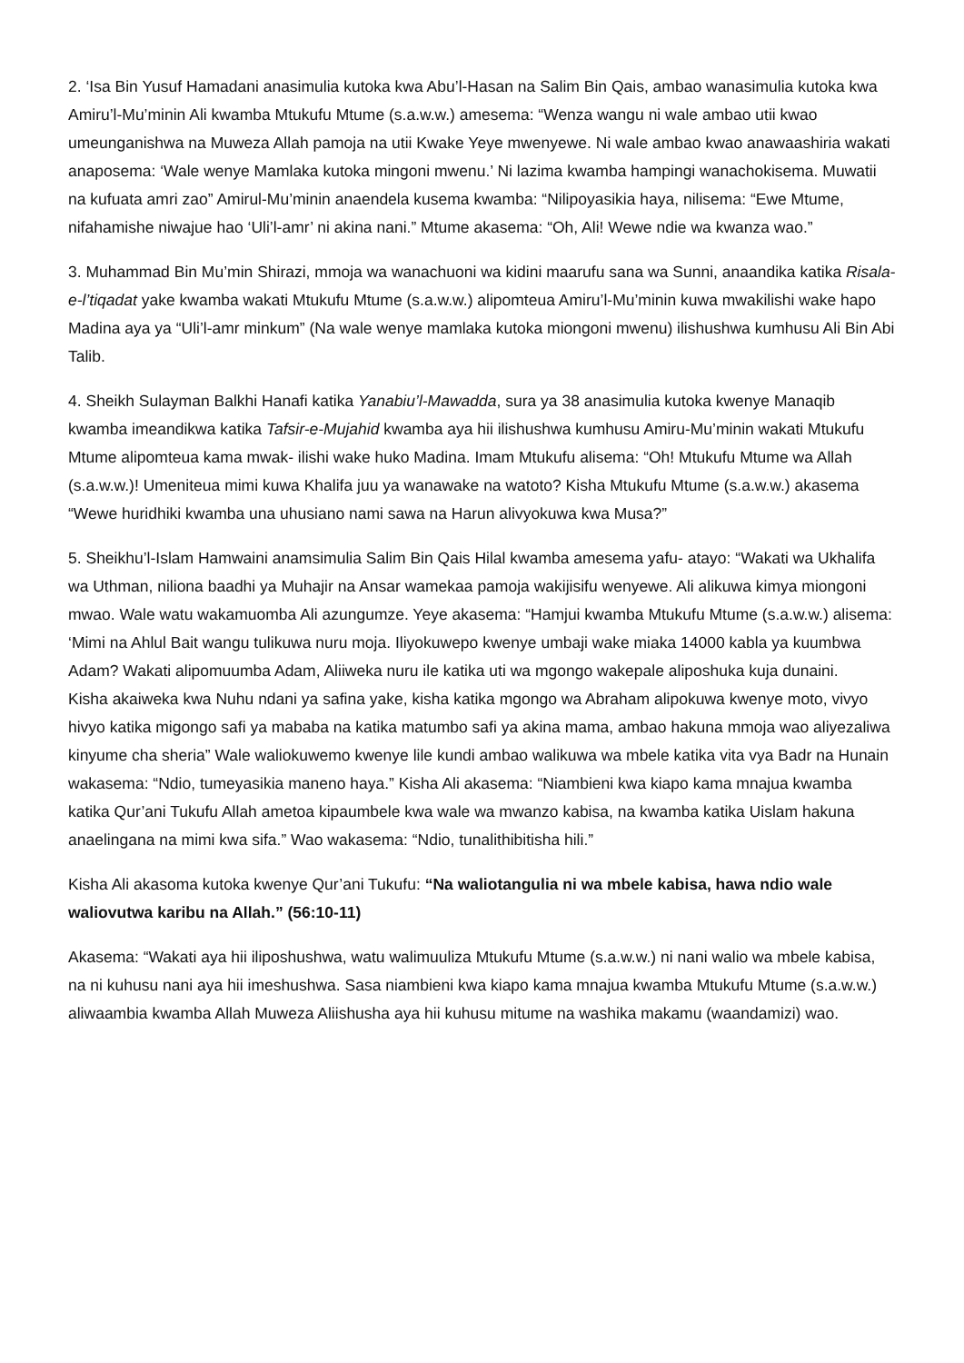2. ‘Isa Bin Yusuf Hamadani anasimulia kutoka kwa Abu’l-Hasan na Salim Bin Qais, ambao wanasimulia kutoka kwa Amiru’l-Mu’minin Ali kwamba Mtukufu Mtume (s.a.w.w.) amesema: “Wenza wangu ni wale ambao utii kwao umeunganishwa na Muweza Allah pamoja na utii Kwake Yeye mwenyewe. Ni wale ambao kwao anawaashiria wakati anaposema: ‘Wale wenye Mamlaka kutoka mingoni mwenu.’ Ni lazima kwamba hampingi wanachokisema. Muwatii na kufuata amri zao” Amirul-Mu’minin anaendela kusema kwamba: “Nilipoyasikia haya, nilisema: “Ewe Mtume, nifahamishe niwajue hao ‘Uli’l-amr’ ni akina nani.” Mtume akasema: “Oh, Ali! Wewe ndie wa kwanza wao.”
3. Muhammad Bin Mu’min Shirazi, mmoja wa wanachuoni wa kidini maarufu sana wa Sunni, anaandika katika Risala-e-l’tiqadat yake kwamba wakati Mtukufu Mtume (s.a.w.w.) alipomteua Amiru’l-Mu’minin kuwa mwakilishi wake hapo Madina aya ya “Uli’l-amr minkum” (Na wale wenye mamlaka kutoka miongoni mwenu) ilishushwa kumhusu Ali Bin Abi Talib.
4. Sheikh Sulayman Balkhi Hanafi katika Yanabiu’l-Mawadda, sura ya 38 anasimulia kutoka kwenye Manaqib kwamba imeandikwa katika Tafsir-e-Mujahid kwamba aya hii ilishushwa kumhusu Amiru-Mu’minin wakati Mtukufu Mtume alipomteua kama mwak- ilishi wake huko Madina. Imam Mtukufu alisema: “Oh! Mtukufu Mtume wa Allah (s.a.w.w.)! Umeniteua mimi kuwa Khalifa juu ya wanawake na watoto? Kisha Mtukufu Mtume (s.a.w.w.) akasema “Wewe huridhiki kwamba una uhusiano nami sawa na Harun alivyokuwa kwa Musa?”
5. Sheikhu’l-Islam Hamwaini anamsimulia Salim Bin Qais Hilal kwamba amesema yafu- atayo: “Wakati wa Ukhalifa wa Uthman, niliona baadhi ya Muhajir na Ansar wamekaa pamoja wakijisifu wenyewe. Ali alikuwa kimya miongoni mwao. Wale watu wakamuomba Ali azungumze. Yeye akasema: “Hamjui kwamba Mtukufu Mtume (s.a.w.w.) alisema: ‘Mimi na Ahlul Bait wangu tulikuwa nuru moja. Iliyokuwepo kwenye umbaji wake miaka 14000 kabla ya kuumbwa Adam? Wakati alipomuumba Adam, Aliiweka nuru ile katika uti wa mgongo wakepale aliposhuka kuja dunaini.
Kisha akaiweka kwa Nuhu ndani ya safina yake, kisha katika mgongo wa Abraham alipokuwa kwenye moto, vivyo hivyo katika migongo safi ya mababa na katika matumbo safi ya akina mama, ambao hakuna mmoja wao aliyezaliwa kinyume cha sheria” Wale waliokuwemo kwenye lile kundi ambao walikuwa wa mbele katika vita vya Badr na Hunain wakasema: “Ndio, tumeyasikia maneno haya.” Kisha Ali akasema: “Niambieni kwa kiapo kama mnajua kwamba katika Qur’ani Tukufu Allah ametoa kipaumbele kwa wale wa mwanzo kabisa, na kwamba katika Uislam hakuna anaelingana na mimi kwa sifa.” Wao wakasema: “Ndio, tunalithibitisha hili.”
Kisha Ali akasoma kutoka kwenye Qur’ani Tukufu: “Na waliotangulia ni wa mbele kabisa, hawa ndio wale waliovutwa karibu na Allah.” (56:10-11)
Akasema: “Wakati aya hii iliposhushwa, watu walimuuliza Mtukufu Mtume (s.a.w.w.) ni nani walio wa mbele kabisa, na ni kuhusu nani aya hii imeshushwa. Sasa niambieni kwa kiapo kama mnajua kwamba Mtukufu Mtume (s.a.w.w.) aliwaambia kwamba Allah Muweza Aliishusha aya hii kuhusu mitume na washika makamu (waandamizi) wao.